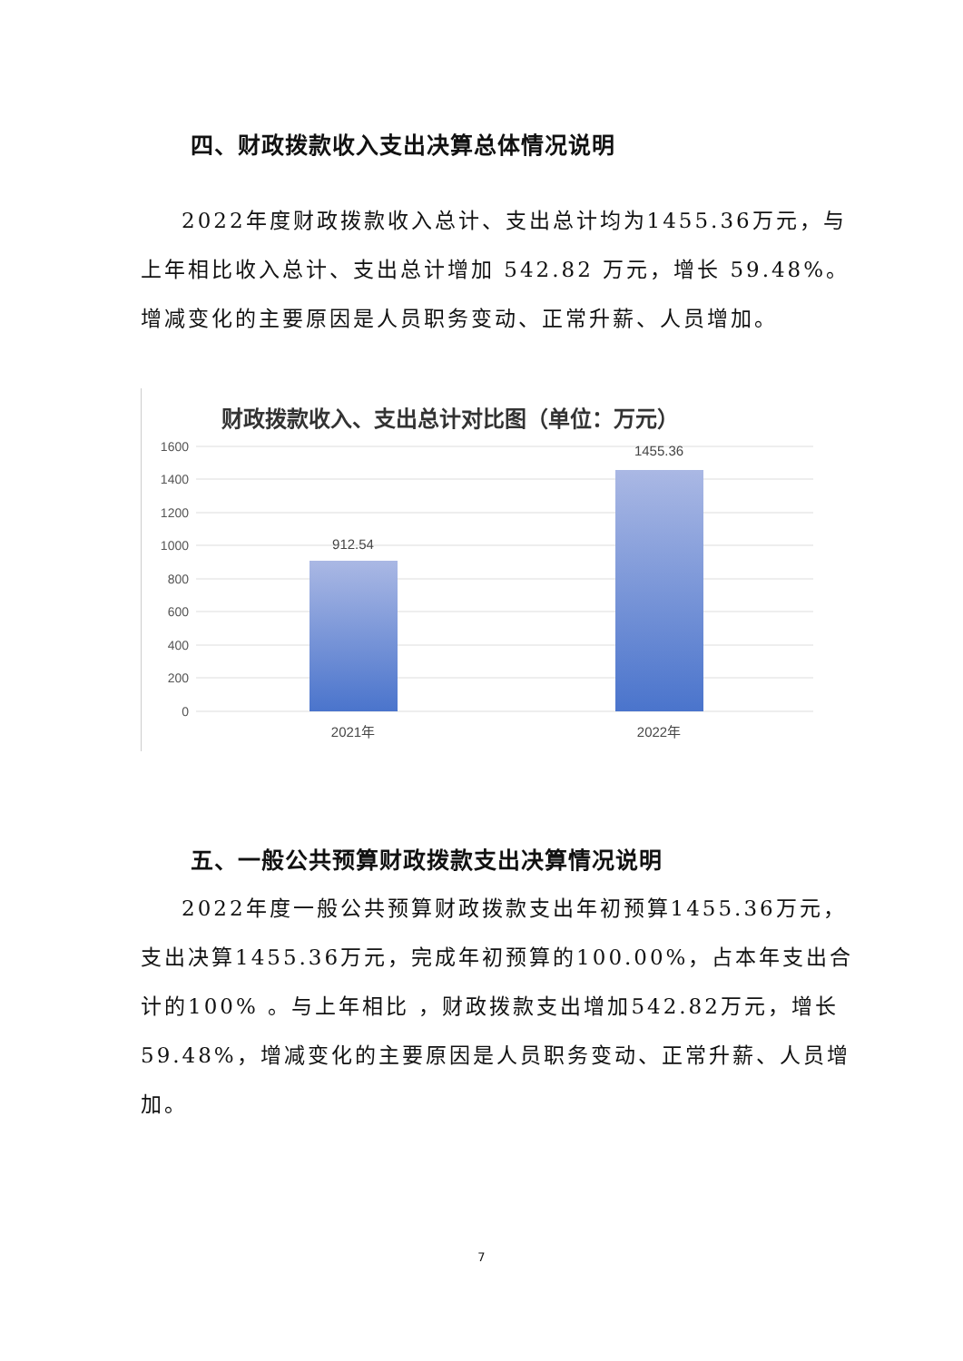四、财政拨款收入支出决算总体情况说明
2022年度财政拨款收入总计、支出总计均为1455.36万元，与上年相比收入总计、支出总计增加 542.82 万元，增长 59.48%。增减变化的主要原因是人员职务变动、正常升薪、人员增加。
财政拨款收入、支出总计对比图（单位：万元）
1600
1400
1200
1000
800
600
400
200
0
912.54
1455.36
2021年
2022年
五、一般公共预算财政拨款支出决算情况说明
2022年度一般公共预算财政拨款支出年初预算1455.36万元，支出决算1455.36万元，完成年初预算的100.00%，占本年支出合计的100% 。与上年相比 ，财政拨款支出增加542.82万元，增长59.48%，增减变化的主要原因是人员职务变动、正常升薪、人员增加。
7